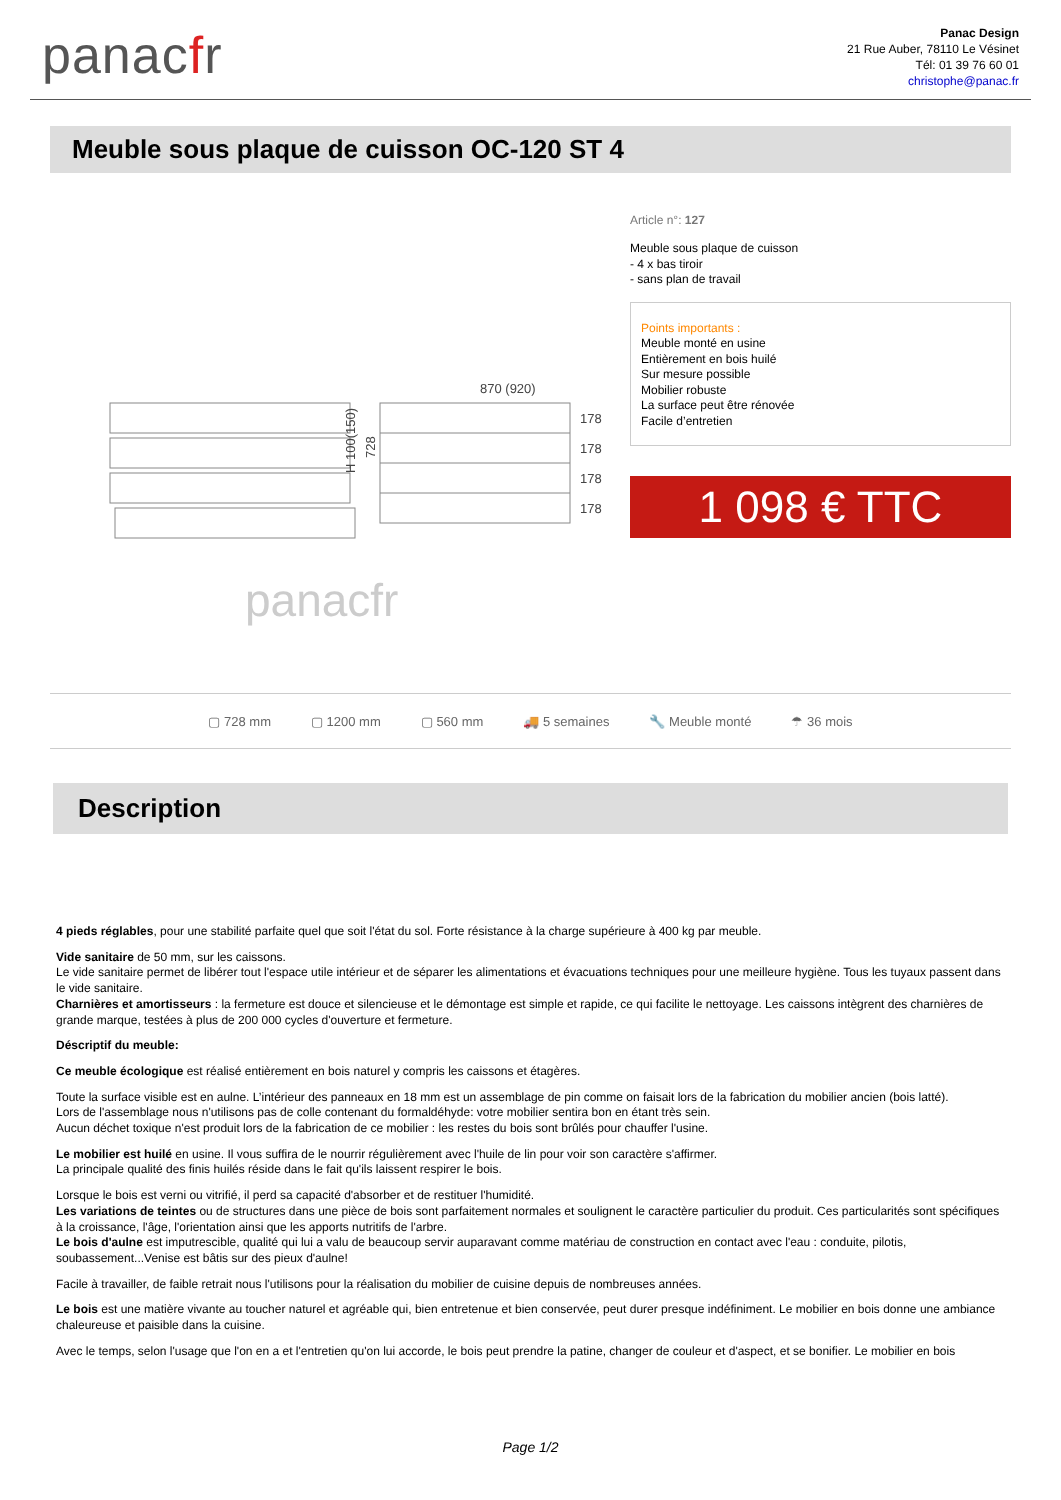panacfr
Panac Design
21 Rue Auber, 78110 Le Vésinet
Tél: 01 39 76 60 01
christophe@panac.fr
Meuble sous plaque de cuisson OC-120 ST 4
870 (920)
178
178
178
178
H 100(150)
728
panacfr
Article n°: 127
Meuble sous plaque de cuisson
- 4 x bas tiroir
- sans plan de travail
Points importants :
Meuble monté en usine
Entièrement en bois huilé
Sur mesure possible
Mobilier robuste
La surface peut être rénovée
Facile d’entretien
1 098 € TTC
▢ 728 mm ▢ 1200 mm ▢ 560 mm 🚚 5 semaines 🔧 Meuble monté ☂ 36 mois
Description
4 pieds réglables, pour une stabilité parfaite quel que soit l'état du sol. Forte résistance à la charge supérieure à 400 kg par meuble.
Vide sanitaire de 50 mm, sur les caissons.
Le vide sanitaire permet de libérer tout l'espace utile intérieur et de séparer les alimentations et évacuations techniques pour une meilleure hygiène. Tous les tuyaux passent dans le vide sanitaire.
Charnières et amortisseurs : la fermeture est douce et silencieuse et le démontage est simple et rapide, ce qui facilite le nettoyage. Les caissons intègrent des charnières de grande marque, testées à plus de 200 000 cycles d'ouverture et fermeture.
Déscriptif du meuble:
Ce meuble écologique est réalisé entièrement en bois naturel y compris les caissons et étagères.
Toute la surface visible est en aulne. L’intérieur des panneaux en 18 mm est un assemblage de pin comme on faisait lors de la fabrication du mobilier ancien (bois latté).
Lors de l'assemblage nous n'utilisons pas de colle contenant du formaldéhyde: votre mobilier sentira bon en étant très sein.
Aucun déchet toxique n'est produit lors de la fabrication de ce mobilier : les restes du bois sont brûlés pour chauffer l'usine.
Le mobilier est huilé en usine. Il vous suffira de le nourrir régulièrement avec l'huile de lin pour voir son caractère s'affirmer.
La principale qualité des finis huilés réside dans le fait qu'ils laissent respirer le bois.
Lorsque le bois est verni ou vitrifié, il perd sa capacité d'absorber et de restituer l'humidité.
Les variations de teintes ou de structures dans une pièce de bois sont parfaitement normales et soulignent le caractère particulier du produit. Ces particularités sont spécifiques à la croissance, l'âge, l'orientation ainsi que les apports nutritifs de l'arbre.
Le bois d'aulne est imputrescible, qualité qui lui a valu de beaucoup servir auparavant comme matériau de construction en contact avec l'eau : conduite, pilotis, soubassement...Venise est bâtis sur des pieux d'aulne!
Facile à travailler, de faible retrait nous l'utilisons pour la réalisation du mobilier de cuisine depuis de nombreuses années.
Le bois est une matière vivante au toucher naturel et agréable qui, bien entretenue et bien conservée, peut durer presque indéfiniment. Le mobilier en bois donne une ambiance chaleureuse et paisible dans la cuisine.
Avec le temps, selon l'usage que l'on en a et l'entretien qu'on lui accorde, le bois peut prendre la patine, changer de couleur et d'aspect, et se bonifier. Le mobilier en bois
Page 1/2